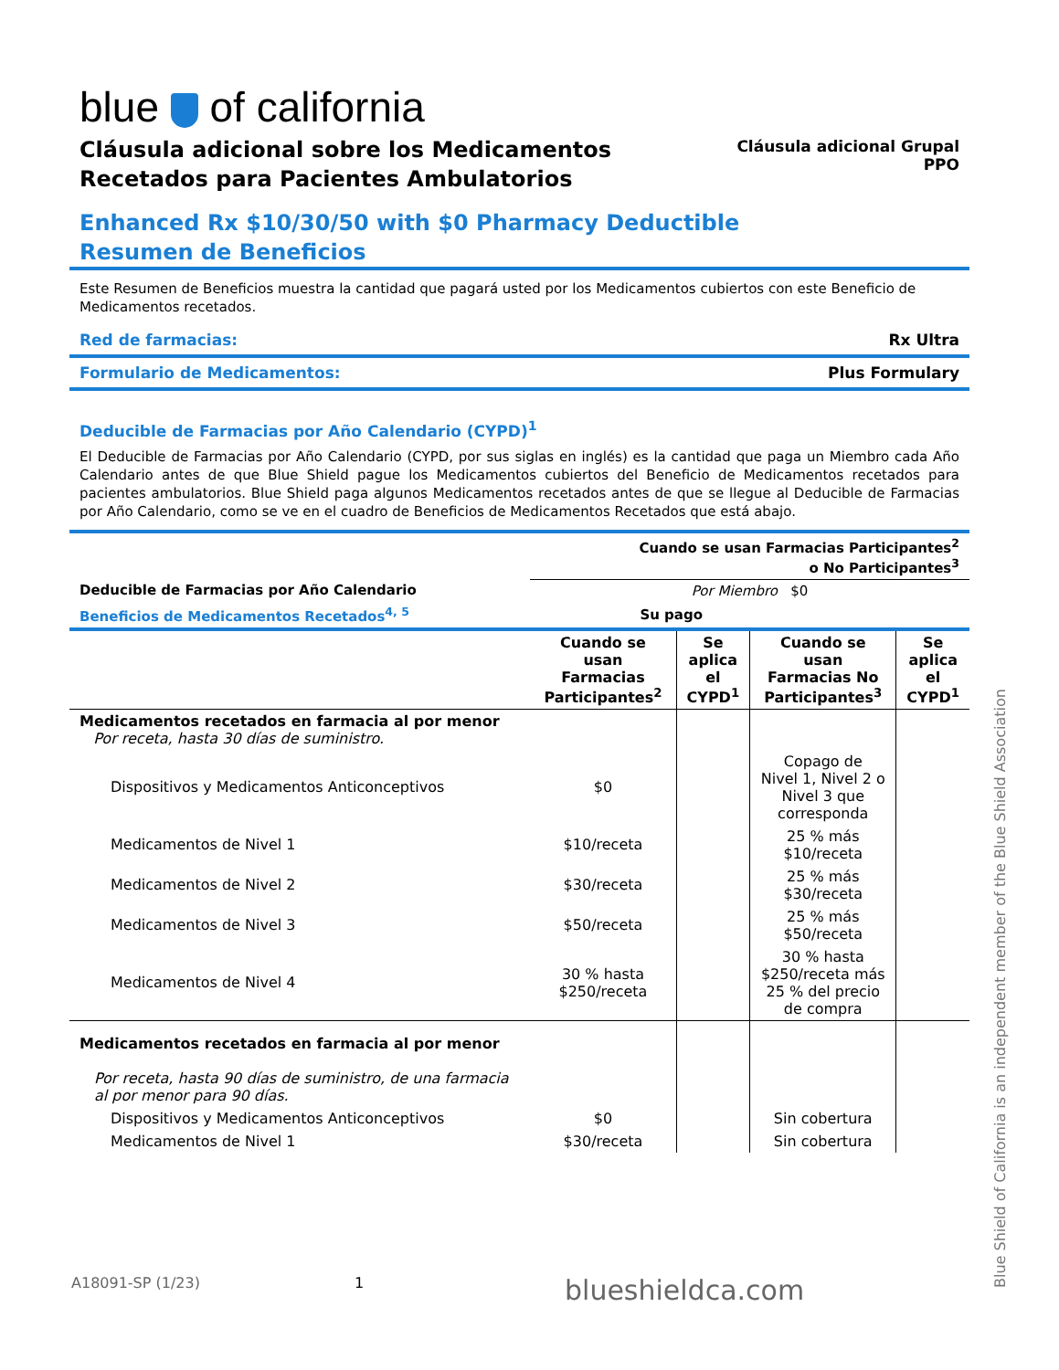blue of california
Cláusula adicional sobre los Medicamentos
Recetados para Pacientes Ambulatorios
Cláusula adicional Grupal
PPO
Enhanced Rx $10/30/50 with $0 Pharmacy Deductible
Resumen de Beneficios
Este Resumen de Beneficios muestra la cantidad que pagará usted por los Medicamentos cubiertos con este Beneficio de Medicamentos recetados.
Red de farmacias: Rx Ultra
Formulario de Medicamentos: Plus Formulary
Deducible de Farmacias por Año Calendario (CYPD)<sup>1</sup>
El Deducible de Farmacias por Año Calendario (CYPD, por sus siglas en inglés) es la cantidad que paga un Miembro cada Año Calendario antes de que Blue Shield pague los Medicamentos cubiertos del Beneficio de Medicamentos recetados para pacientes ambulatorios. Blue Shield paga algunos Medicamentos recetados antes de que se llegue al Deducible de Farmacias por Año Calendario, como se ve en el cuadro de Beneficios de Medicamentos Recetados que está abajo.
| | Cuando se usan Farmacias Participantes<sup>2</sup> o No Participantes<sup>3</sup> |
| --- | --- |
| Deducible de Farmacias por Año Calendario | Por Miembro $0 |
| Beneficios de Medicamentos Recetados<sup>4, 5</sup> | Su pago | | | |
| --- | --- | --- | --- | --- |
| | Cuando se usan Farmacias Participantes<sup>2</sup> | Se aplica el CYPD<sup>1</sup> | Cuando se usan Farmacias No Participantes<sup>3</sup> | Se aplica el CYPD<sup>1</sup> |
| Medicamentos recetados en farmacia al por menor Por receta, hasta 30 días de suministro. | | | | |
| Dispositivos y Medicamentos Anticonceptivos | $0 | | Copago de Nivel 1, Nivel 2 o Nivel 3 que corresponda | |
| Medicamentos de Nivel 1 | $10/receta | | 25 % más $10/receta | |
| Medicamentos de Nivel 2 | $30/receta | | 25 % más $30/receta | |
| Medicamentos de Nivel 3 | $50/receta | | 25 % más $50/receta | |
| Medicamentos de Nivel 4 | 30 % hasta $250/receta | | 30 % hasta $250/receta más 25 % del precio de compra | |
| Medicamentos recetados en farmacia al por menor Por receta, hasta 90 días de suministro, de una farmacia al por menor para 90 días. | | | | |
| Dispositivos y Medicamentos Anticonceptivos | $0 | | Sin cobertura | |
| Medicamentos de Nivel 1 | $30/receta | | Sin cobertura | |
A18091-SP (1/23) 1 blueshieldca.com
Blue Shield of California is an independent member of the Blue Shield Association